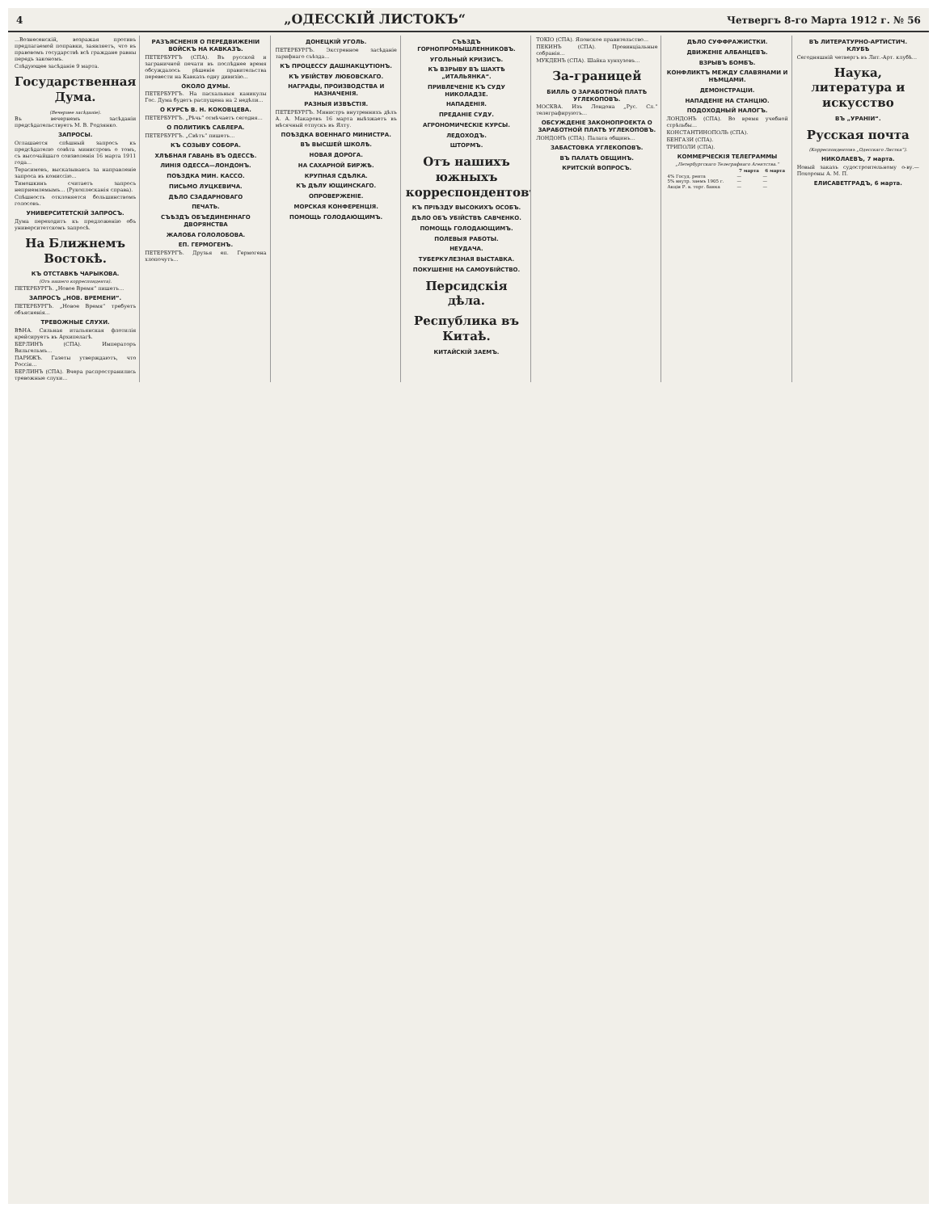4 „ОДЕССКІЙ ЛИСТОКЪ“Четвергъ 8-го Марта 1912 г. № 56
...Вознесенскій, возражая противъ предлагаемой поправки, заявляетъ, что въ правовомъ государствѣ всѣ граждане равны передъ закономъ.
Слѣдующее засѣданіе 9 марта.
Государственная Дума.
(Вечернее засѣданіе).
Въ вечернемъ засѣданіи предсѣдательствуетъ М. В. Родзянко.
ЗАПРОСЫ.
Оглашается спѣшный запросъ къ предсѣдателю совѣта министровъ о томъ, съ высочайшаго соизволенія 16 марта 1911 года...
Терасимовъ, высказываясь за направленіе запроса въ комиссію...
Тимошкинъ считаетъ запросъ неприемлемымъ... (Рукоплесканія справа).
Спѣшность отклоняется большинствомъ голосовъ.
УНИВЕРСИТЕТСКІЙ ЗАПРОСЪ.
Дума переходитъ къ предложенію объ университетскомъ запросѣ.
На Ближнемъ Востокѣ.
КЪ ОТСТАВКѢ ЧАРЫКОВА.
(Отъ нашего корреспондента).
ПЕТЕРБУРГЪ. „Новое Время“ пишетъ...
ЗАПРОСЪ „НОВ. ВРЕМЕНИ“.
ПЕТЕРБУРГЪ. „Новое Время“ требуетъ объясненія...
ТРЕВОЖНЫЕ СЛУХИ.
ВѢНА. Сильная итальянская флотилія крейсируетъ въ Архипелагѣ.
БЕРЛИНЪ (СПА). Императоръ Вильгельмъ...
ПАРИЖЪ. Газеты утверждаютъ, что Россія...
БЕРЛИНЪ (СПА). Вчера распространились тревожные слухи...
РАЗЪЯСНЕНІЯ О ПЕРЕДВИЖЕНІИ ВОЙСКЪ НА КАВКАЗЪ.
ПЕТЕРБУРГЪ (СПА). Въ русской и заграничной печати въ послѣднее время обсуждалось рѣшеніе правительства перевести на Кавказъ одну дивизію...
ОКОЛО ДУМЫ.
ПЕТЕРБУРГЪ. На пасхальныя каникулы Гос. Дума будетъ распущена на 2 недѣли...
О КУРСѢ В. Н. КОКОВЦЕВА.
ПЕТЕРБУРГЪ. „Рѣчь“ отмѣчаетъ сегодня...
О ПОЛИТИКѢ САБЛЕРА.
ПЕТЕРБУРГЪ. „Свѣтъ“ пишетъ...
КЪ СОЗЫВУ СОБОРА.
ХЛѢБНАЯ ГАВАНЬ ВЪ ОДЕССѢ.
ЛИНІЯ ОДЕССА—ЛОНДОНЪ.
ПОѢЗДКА МИН. КАССО.
ПИСЬМО ЛУЦКЕВИЧА.
ДѢЛО СЗАДАРНОВАГО
ПЕЧАТЬ.
СЪѢЗДЪ ОБЪЕДИНЕННАГО ДВОРЯНСТВА
ЖАЛОБА ГОЛОЛОБОВА.
ЕП. ГЕРМОГЕНЪ.
ПЕТЕРБУРГЪ. Друзья еп. Гермогена хлопочутъ...
ДОНЕЦКІЙ УГОЛЬ.
ПЕТЕРБУРГЪ. Экстренное засѣданіе тарифнаго съѣзда...
КЪ ПРОЦЕССУ ДАШНАКЦУТІОНЪ.
КЪ УБІЙСТВУ ЛЮБОВСКАГО.
НАГРАДЫ, ПРОИЗВОДСТВА И НАЗНАЧЕНІЯ.
РАЗНЫЯ ИЗВѢСТІЯ.
ПЕТЕРБУРГЪ. Министръ внутреннихъ дѣлъ А. А. Макаровъ 16 марта выѣзжаетъ въ мѣсячный отпускъ въ Ялту.
ПОѢЗДКА ВОЕННАГО МИНИСТРА.
ВЪ ВЫСШЕЙ ШКОЛѢ.
НОВАЯ ДОРОГА.
НА САХАРНОЙ БИРЖѢ.
КРУПНАЯ СДѢЛКА.
КЪ ДѢЛУ ЮЩИНСКАГО.
ОПРОВЕРЖЕНІЕ.
МОРСКАЯ КОНФЕРЕНЦІЯ.
ПОМОЩЬ ГОЛОДАЮЩИМЪ.
СЪѢЗДЪ ГОРНОПРОМЫШЛЕННИКОВЪ.
УГОЛЬНЫЙ КРИЗИСЪ.
КЪ ВЗРЫВУ ВЪ ШАХТѢ „ИТАЛЬЯНКА“.
ПРИВЛЕЧЕНІЕ КЪ СУДУ НИКОЛАДЗЕ.
НАПАДЕНІЯ.
ПРЕДАНІЕ СУДУ.
АГРОНОМИЧЕСКІЕ КУРСЫ.
ЛЕДОХОДЪ.
ШТОРМЪ.
Отъ нашихъ южныхъ корреспондентовъ.
КЪ ПРІѢЗДУ ВЫСОКИХЪ ОСОБЪ.
ДѢЛО ОБЪ УБІЙСТВѢ САВЧЕНКО.
ПОМОЩЬ ГОЛОДАЮЩИМЪ.
ПОЛЕВЫЯ РАБОТЫ.
НЕУДАЧА.
ТУБЕРКУЛЕЗНАЯ ВЫСТАВКА.
ПОКУШЕНІЕ НА САМОУБІЙСТВО.
Персидскія дѣла.
Республика въ Китаѣ.
КИТАЙСКІЙ ЗАЕМЪ.
ТОКІО (СПА). Японское правительство...
ПЕКИНЪ (СПА). Провинціальные собранія...
МУКДЕНЪ (СПА). Шайка хунхузовъ...
За-границей
БИЛЛЬ О ЗАРАБОТНОЙ ПЛАТѢ УГЛЕКОПОВЪ.
МОСКВА. Изъ Лондона „Рус. Сл.“ телеграфируютъ...
ОБСУЖДЕНІЕ ЗАКОНОПРОЕКТА О ЗАРАБОТНОЙ ПЛАТѢ УГЛЕКОПОВЪ.
ЛОНДОНЪ (СПА). Палата общинъ...
ЗАБАСТОВКА УГЛЕКОПОВЪ.
ВЪ ПАЛАТѢ ОБЩИНЪ.
КРИТСКІЙ ВОПРОСЪ.
ДѢЛО СУФФРАЖИСТКИ.
ДВИЖЕНІЕ АЛБАНЦЕВЪ.
ВЗРЫВЪ БОМБЪ.
КОНФЛИКТЪ МЕЖДУ СЛАВЯНАМИ И НѢМЦАМИ.
ДЕМОНСТРАЦІИ.
НАПАДЕНІЕ НА СТАНЦІЮ.
ПОДОХОДНЫЙ НАЛОГЪ.
ЛОНДОНЪ (СПА). Во время учебной стрѣльбы...
КОНСТАНТИНОПОЛЬ (СПА).
БЕНГАЗИ (СПА).
ТРИПОЛИ (СПА).
КОММЕРЧЕСКІЯ ТЕЛЕГРАММЫ
„Петербургскаго Телеграфнаго Агентства.“
| | 7 марта | 6 марта |
| --- | --- | --- |
| 4% Госуд. рента | — | — |
| 5% внутр. заемъ 1905 г. | — | — |
| Акціи Р. в. торг. банка | — | — |
ВЪ ЛИТЕРАТУРНО-АРТИСТИЧ. КЛУБѢ
Сегодняшній четвергъ въ Лит.-Арт. клубѣ...
Наука, литература и искусство
ВЪ „УРАНІИ“.
Русская почта
(Корреспондентовъ „Одесскаго Листка“).
НИКОЛАЕВЪ, 7 марта.
Новый заказъ судостроительному о-ву.—Похороны А. М. П.
ЕЛИСАВЕТГРАДЪ, 6 марта.